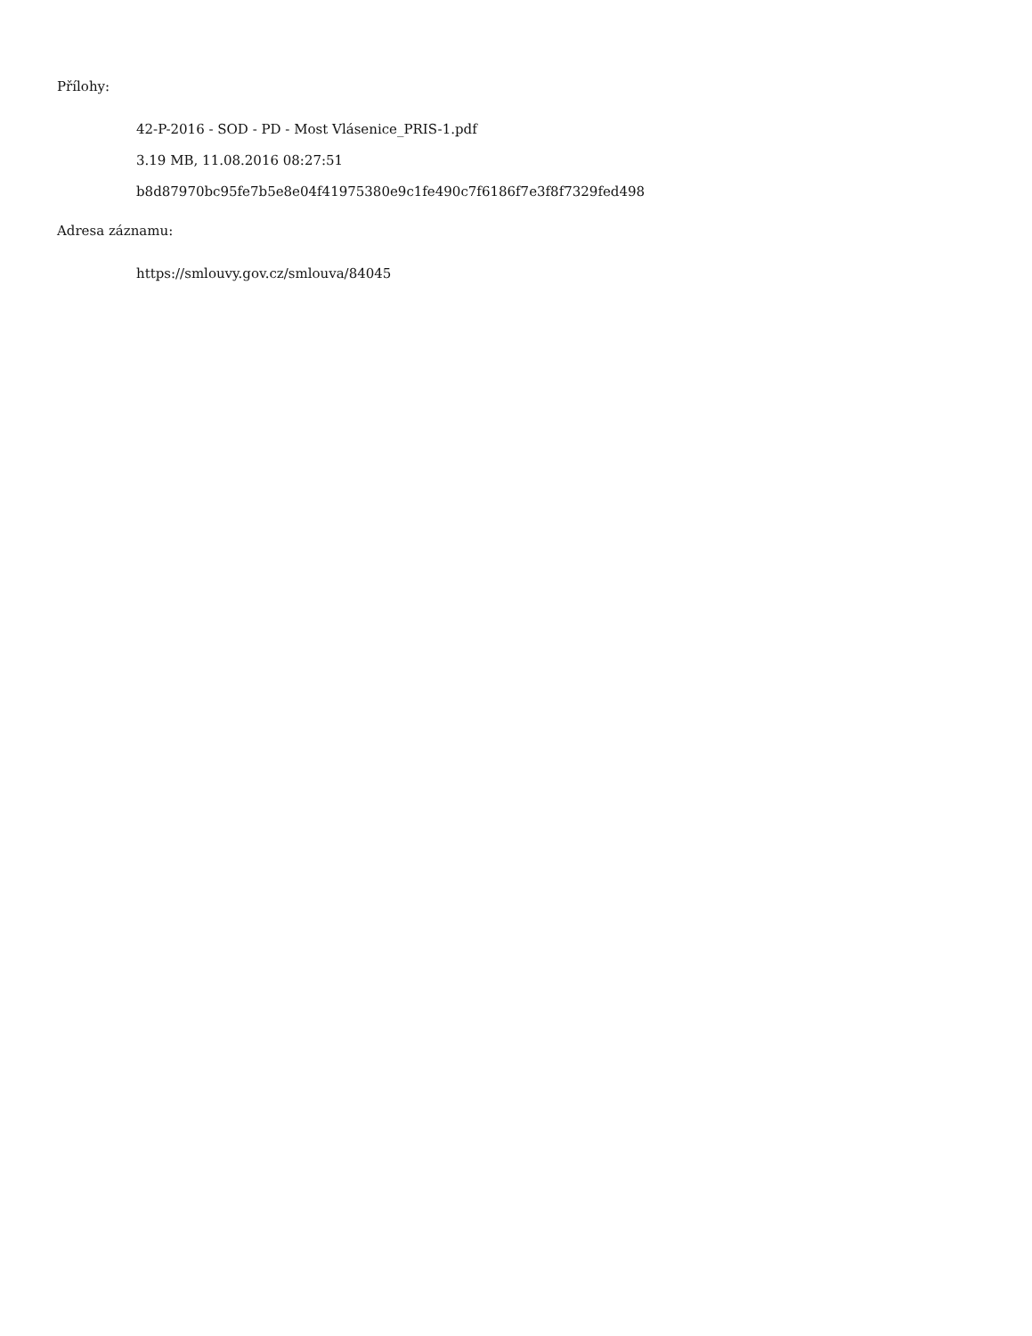Přílohy:
42-P-2016 - SOD - PD - Most Vlásenice_PRIS-1.pdf
3.19 MB, 11.08.2016 08:27:51
b8d87970bc95fe7b5e8e04f41975380e9c1fe490c7f6186f7e3f8f7329fed498
Adresa záznamu:
https://smlouvy.gov.cz/smlouva/84045